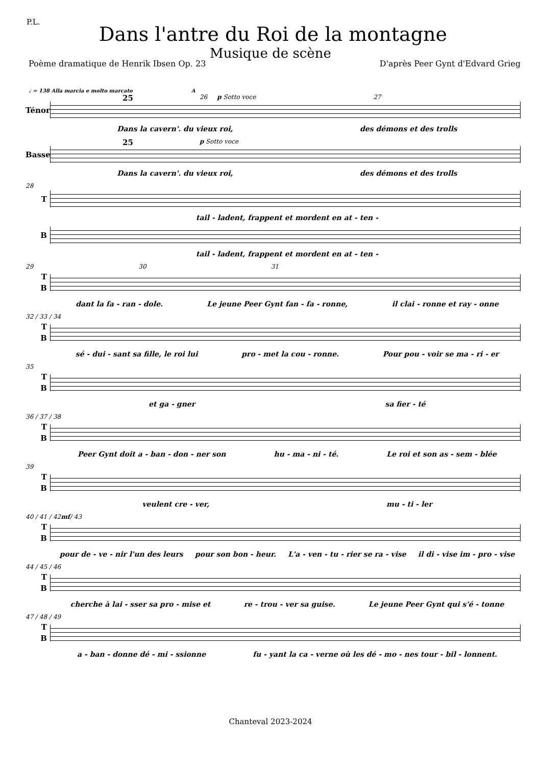P.L.
Dans l'antre du Roi de la montagne
Musique de scène
Poème dramatique de Henrik Ibsen Op. 23 D'après Peer Gynt d'Edvard Grieg
♩ = 138 Alla marcia e molto marcato A
25 26 p Sotto voce 27
Ténor
Dans la cavern'. du vieux roi, des démons et des trolls
25 p Sotto voce
Basse
Dans la cavern'. du vieux roi, des démons et des trolls
28
T
tail - ladent, frappent et mordent en at - ten -
B
tail - ladent, frappent et mordent en at - ten -
29 30 31
T
B
dant la fa - ran - dole. Le jeune Peer Gynt fan - fa - ronne, il clai - ronne et ray - onne
32 / 33 / 34
T
B
sé - dui - sant sa fille, le roi lui pro - met la cou - ronne. Pour pou - voir se ma - ri - er
35
T
B
et ga - gner sa fier - té
36 / 37 / 38
T
B
Peer Gynt doit a - ban - don - ner son hu - ma - ni - té. Le roi et son as - sem - blée
39
T
B
veulent cre - ver, mu - ti - ler
40 / 41 / 42 mf / 43
T
B
pour de - ve - nir l'un des leurs pour son bon - heur. L'a - ven - tu - rier se ra - vise il di - vise im - pro - vise
44 / 45 / 46
T
B
cherche à lai - sser sa pro - mise et re - trou - ver sa guise. Le jeune Peer Gynt qui s'é - tonne
47 / 48 / 49
T
B
a - ban - donne dé - mi - ssionne fu - yant la ca - verne où les dé - mo - nes tour - bil - lonnent.
Chanteval 2023-2024